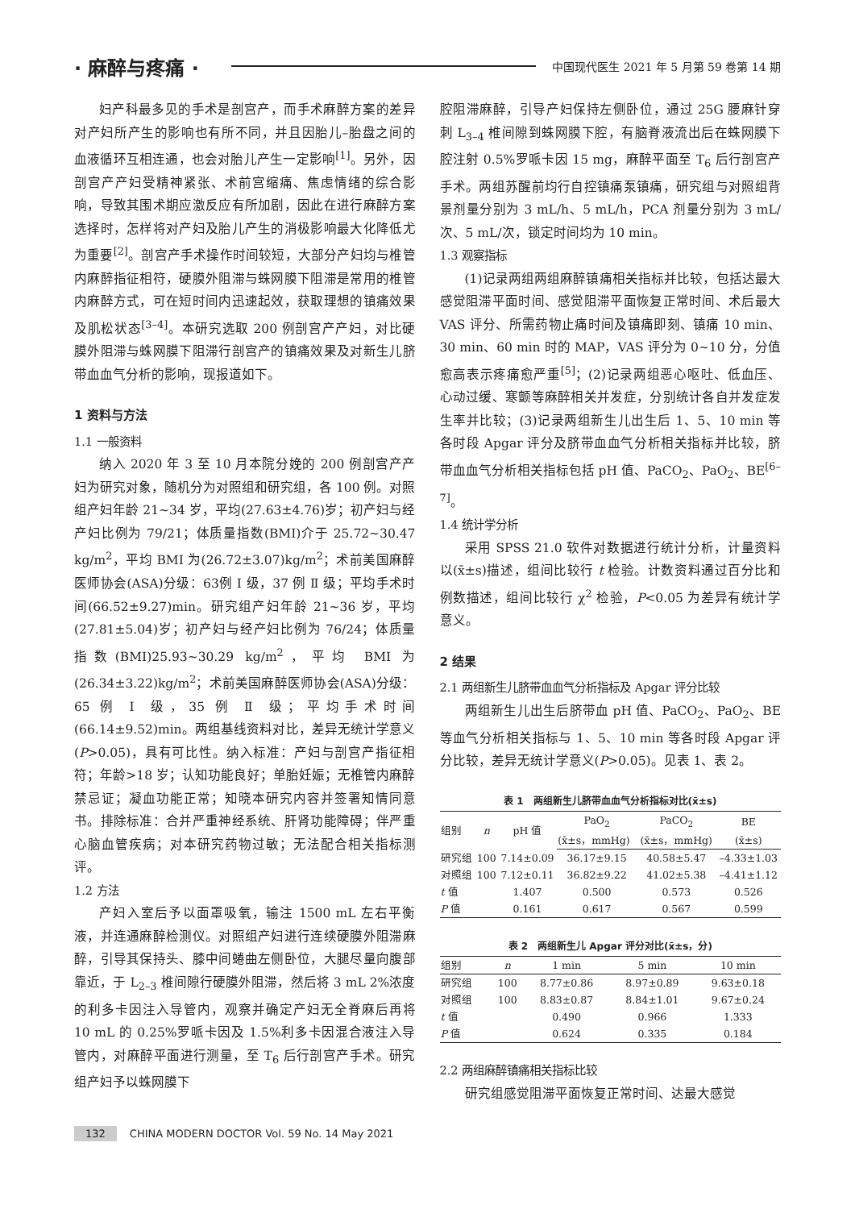· 麻醉与疼痛 · 中国现代医生 2021 年 5 月第 59 卷第 14 期
妇产科最多见的手术是剖宫产，而手术麻醉方案的差异对产妇所产生的影响也有所不同，并且因胎儿–胎盘之间的血液循环互相连通，也会对胎儿产生一定影响<sup>[1]</sup>。另外，因剖宫产产妇受精神紧张、术前宫缩痛、焦虑情绪的综合影响，导致其围术期应激反应有所加剧，因此在进行麻醉方案选择时，怎样将对产妇及胎儿产生的消极影响最大化降低尤为重要<sup>[2]</sup>。剖宫产手术操作时间较短，大部分产妇均与椎管内麻醉指征相符，硬膜外阻滞与蛛网膜下阻滞是常用的椎管内麻醉方式，可在短时间内迅速起效，获取理想的镇痛效果及肌松状态<sup>[3–4]</sup>。本研究选取 200 例剖宫产产妇，对比硬膜外阻滞与蛛网膜下阻滞行剖宫产的镇痛效果及对新生儿脐带血血气分析的影响，现报道如下。
1 资料与方法
1.1 一般资料
纳入 2020 年 3 至 10 月本院分娩的 200 例剖宫产产妇为研究对象，随机分为对照组和研究组，各 100 例。对照组产妇年龄 21~34 岁，平均(27.63±4.76)岁；初产妇与经产妇比例为 79/21；体质量指数(BMI)介于 25.72~30.47 kg/m<sup>2</sup>，平均 BMI 为(26.72±3.07)kg/m<sup>2</sup>；术前美国麻醉医师协会(ASA)分级：63例 Ⅰ 级，37 例 Ⅱ 级；平均手术时间(66.52±9.27)min。研究组产妇年龄 21~36 岁，平均(27.81±5.04)岁；初产妇与经产妇比例为 76/24；体质量指数(BMI)25.93~30.29 kg/m<sup>2</sup>，平均 BMI 为(26.34±3.22)kg/m<sup>2</sup>；术前美国麻醉医师协会(ASA)分级：65 例 Ⅰ 级，35 例 Ⅱ 级；平均手术时间(66.14±9.52)min。两组基线资料对比，差异无统计学意义(P>0.05)，具有可比性。纳入标准：产妇与剖宫产指征相符；年龄>18 岁；认知功能良好；单胎妊娠；无椎管内麻醉禁忌证；凝血功能正常；知晓本研究内容并签署知情同意书。排除标准：合并严重神经系统、肝肾功能障碍；伴严重心脑血管疾病；对本研究药物过敏；无法配合相关指标测评。
1.2 方法
产妇入室后予以面罩吸氧，输注 1500 mL 左右平衡液，并连通麻醉检测仪。对照组产妇进行连续硬膜外阻滞麻醉，引导其保持头、膝中间蜷曲左侧卧位，大腿尽量向腹部靠近，于 L<sub>2–3</sub> 椎间隙行硬膜外阻滞，然后将 3 mL 2%浓度的利多卡因注入导管内，观察并确定产妇无全脊麻后再将 10 mL 的 0.25%罗哌卡因及 1.5%利多卡因混合液注入导管内，对麻醉平面进行测量，至 T<sub>6</sub> 后行剖宫产手术。研究组产妇予以蛛网膜下
腔阻滞麻醉，引导产妇保持左侧卧位，通过 25G 腰麻针穿刺 L<sub>3–4</sub> 椎间隙到蛛网膜下腔，有脑脊液流出后在蛛网膜下腔注射 0.5%罗哌卡因 15 mg，麻醉平面至 T<sub>6</sub> 后行剖宫产手术。两组苏醒前均行自控镇痛泵镇痛，研究组与对照组背景剂量分别为 3 mL/h、5 mL/h，PCA 剂量分别为 3 mL/次、5 mL/次，锁定时间均为 10 min。
1.3 观察指标
(1)记录两组两组麻醉镇痛相关指标并比较，包括达最大感觉阻滞平面时间、感觉阻滞平面恢复正常时间、术后最大 VAS 评分、所需药物止痛时间及镇痛即刻、镇痛 10 min、30 min、60 min 时的 MAP，VAS 评分为 0~10 分，分值愈高表示疼痛愈严重<sup>[5]</sup>；(2)记录两组恶心呕吐、低血压、心动过缓、寒颤等麻醉相关并发症，分别统计各自并发症发生率并比较；(3)记录两组新生儿出生后 1、5、10 min 等各时段 Apgar 评分及脐带血血气分析相关指标并比较，脐带血血气分析相关指标包括 pH 值、PaCO<sub>2</sub>、PaO<sub>2</sub>、BE<sup>[6–7]</sup>。
1.4 统计学分析
采用 SPSS 21.0 软件对数据进行统计分析，计量资料以(x̄±s)描述，组间比较行 t 检验。计数资料通过百分比和例数描述，组间比较行 χ<sup>2</sup> 检验，P<0.05 为差异有统计学意义。
2 结果
2.1 两组新生儿脐带血血气分析指标及 Apgar 评分比较
两组新生儿出生后脐带血 pH 值、PaCO<sub>2</sub>、PaO<sub>2</sub>、BE 等血气分析相关指标与 1、5、10 min 等各时段 Apgar 评分比较，差异无统计学意义(P>0.05)。见表 1、表 2。
表 1 两组新生儿脐带血血气分析指标对比(x̄±s)
| 组别 | n | pH 值 | PaO<sub>2</sub> | PaCO<sub>2</sub> | BE |
| --- | --- | --- | --- | --- | --- |
| | | | (x̄±s，mmHg) | (x̄±s，mmHg) | (x̄±s) |
| 研究组 | 100 | 7.14±0.09 | 36.17±9.15 | 40.58±5.47 | –4.33±1.03 |
| 对照组 | 100 | 7.12±0.11 | 36.82±9.22 | 41.02±5.38 | –4.41±1.12 |
| t 值 | | 1.407 | 0.500 | 0.573 | 0.526 |
| P 值 | | 0.161 | 0.617 | 0.567 | 0.599 |
表 2 两组新生儿 Apgar 评分对比(x̄±s，分)
| 组别 | n | 1 min | 5 min | 10 min |
| --- | --- | --- | --- | --- |
| 研究组 | 100 | 8.77±0.86 | 8.97±0.89 | 9.63±0.18 |
| 对照组 | 100 | 8.83±0.87 | 8.84±1.01 | 9.67±0.24 |
| t 值 | | 0.490 | 0.966 | 1.333 |
| P 值 | | 0.624 | 0.335 | 0.184 |
2.2 两组麻醉镇痛相关指标比较
研究组感觉阻滞平面恢复正常时间、达最大感觉
132 CHINA MODERN DOCTOR Vol. 59 No. 14 May 2021